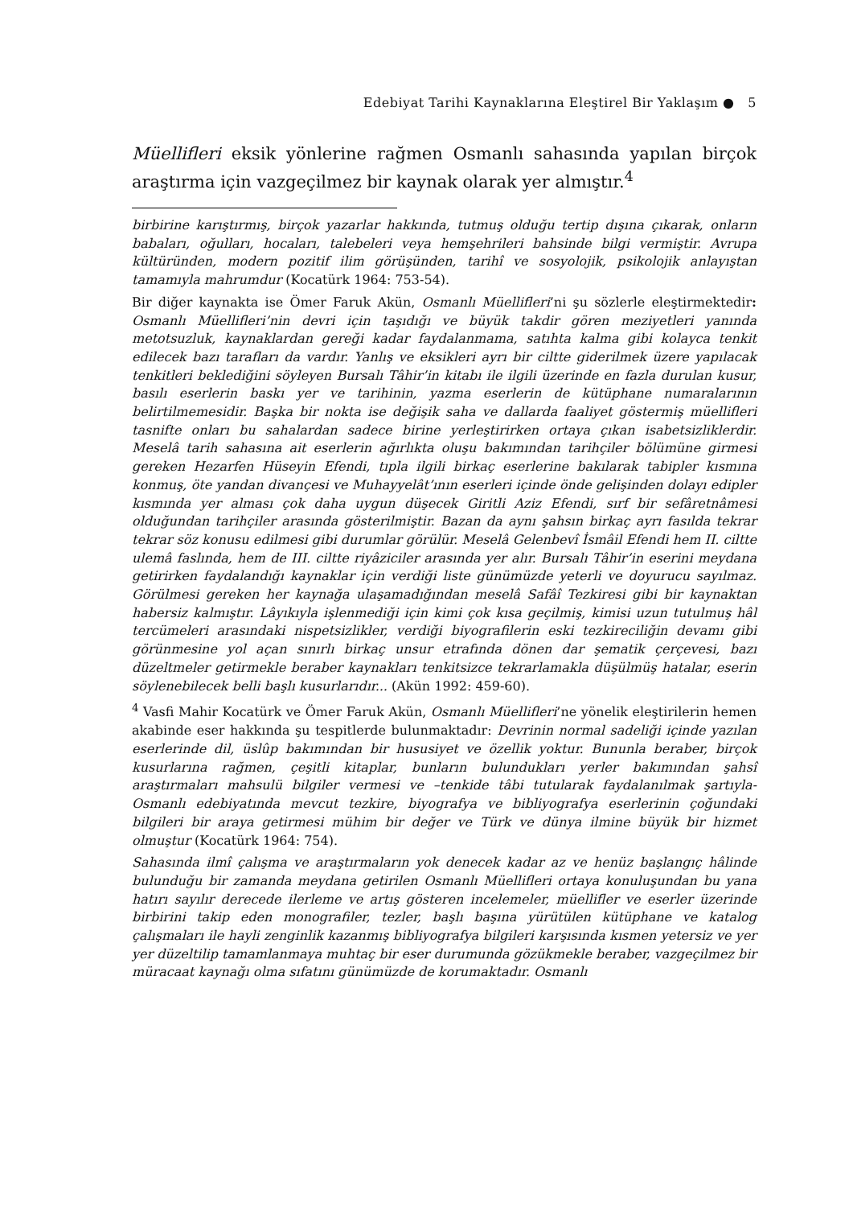Edebiyat Tarihi Kaynaklarına Eleştirel Bir Yaklaşım ● 5
Müellifleri eksik yönlerine rağmen Osmanlı sahasında yapılan birçok araştırma için vazgeçilmez bir kaynak olarak yer almıştır.<sup>4</sup>
birbirine karıştırmış, birçok yazarlar hakkında, tutmuş olduğu tertip dışına çıkarak, onların babaları, oğulları, hocaları, talebeleri veya hemşehrileri bahsinde bilgi vermiştir. Avrupa kültüründen, modern pozitif ilim görüşünden, tarihî ve sosyolojik, psikolojik anlayıştan tamamıyla mahrumdur (Kocatürk 1964: 753-54).
Bir diğer kaynakta ise Ömer Faruk Akün, Osmanlı Müellifleri’ni şu sözlerle eleştirmektedir: Osmanlı Müellifleri’nin devri için taşıdığı ve büyük takdir gören meziyetleri yanında metotsuzluk, kaynaklardan gereği kadar faydalanmama, satıhta kalma gibi kolayca tenkit edilecek bazı tarafları da vardır. Yanlış ve eksikleri ayrı bir ciltte giderilmek üzere yapılacak tenkitleri beklediğini söyleyen Bursalı Tâhir’in kitabı ile ilgili üzerinde en fazla durulan kusur, basılı eserlerin baskı yer ve tarihinin, yazma eserlerin de kütüphane numaralarının belirtilmemesidir. Başka bir nokta ise değişik saha ve dallarda faaliyet göstermiş müellifleri tasnifte onları bu sahalardan sadece birine yerleştirirken ortaya çıkan isabetsizliklerdir. Meselâ tarih sahasına ait eserlerin ağırlıkta oluşu bakımından tarihçiler bölümüne girmesi gereken Hezarfen Hüseyin Efendi, tıpla ilgili birkaç eserlerine bakılarak tabipler kısmına konmuş, öte yandan divançesi ve Muhayyelât’ının eserleri içinde önde gelişinden dolayı edipler kısmında yer alması çok daha uygun düşecek Giritli Aziz Efendi, sırf bir sefâretnâmesi olduğundan tarihçiler arasında gösterilmiştir. Bazan da aynı şahsın birkaç ayrı fasılda tekrar tekrar söz konusu edilmesi gibi durumlar görülür. Meselâ Gelenbevî İsmâil Efendi hem II. ciltte ulemâ faslında, hem de III. ciltte riyâziciler arasında yer alır. Bursalı Tâhir’in eserini meydana getirirken faydalandığı kaynaklar için verdiği liste günümüzde yeterli ve doyurucu sayılmaz. Görülmesi gereken her kaynağa ulaşamadığından meselâ Safâî Tezkiresi gibi bir kaynaktan habersiz kalmıştır. Lâyıkıyla işlenmediği için kimi çok kısa geçilmiş, kimisi uzun tutulmuş hâl tercümeleri arasındaki nispetsizlikler, verdiği biyografilerin eski tezkireciliğin devamı gibi görünmesine yol açan sınırlı birkaç unsur etrafında dönen dar şematik çerçevesi, bazı düzeltmeler getirmekle beraber kaynakları tenkitsizce tekrarlamakla düşülmüş hatalar, eserin söylenebilecek belli başlı kusurlarıdır... (Akün 1992: 459-60).
<sup>4</sup> Vasfi Mahir Kocatürk ve Ömer Faruk Akün, Osmanlı Müellifleri’ne yönelik eleştirilerin hemen akabinde eser hakkında şu tespitlerde bulunmaktadır: Devrinin normal sadeliği içinde yazılan eserlerinde dil, üslûp bakımından bir hususiyet ve özellik yoktur. Bununla beraber, birçok kusurlarına rağmen, çeşitli kitaplar, bunların bulundukları yerler bakımından şahsî araştırmaları mahsulü bilgiler vermesi ve –tenkide tâbi tutularak faydalanılmak şartıyla- Osmanlı edebiyatında mevcut tezkire, biyografya ve bibliyografya eserlerinin çoğundaki bilgileri bir araya getirmesi mühim bir değer ve Türk ve dünya ilmine büyük bir hizmet olmuştur (Kocatürk 1964: 754).
Sahasında ilmî çalışma ve araştırmaların yok denecek kadar az ve henüz başlangıç hâlinde bulunduğu bir zamanda meydana getirilen Osmanlı Müellifleri ortaya konuluşundan bu yana hatırı sayılır derecede ilerleme ve artış gösteren incelemeler, müellifler ve eserler üzerinde birbirini takip eden monografiler, tezler, başlı başına yürütülen kütüphane ve katalog çalışmaları ile hayli zenginlik kazanmış bibliyografya bilgileri karşısında kısmen yetersiz ve yer yer düzeltilip tamamlanmaya muhtaç bir eser durumunda gözükmekle beraber, vazgeçilmez bir müracaat kaynağı olma sıfatını günümüzde de korumaktadır. Osmanlı